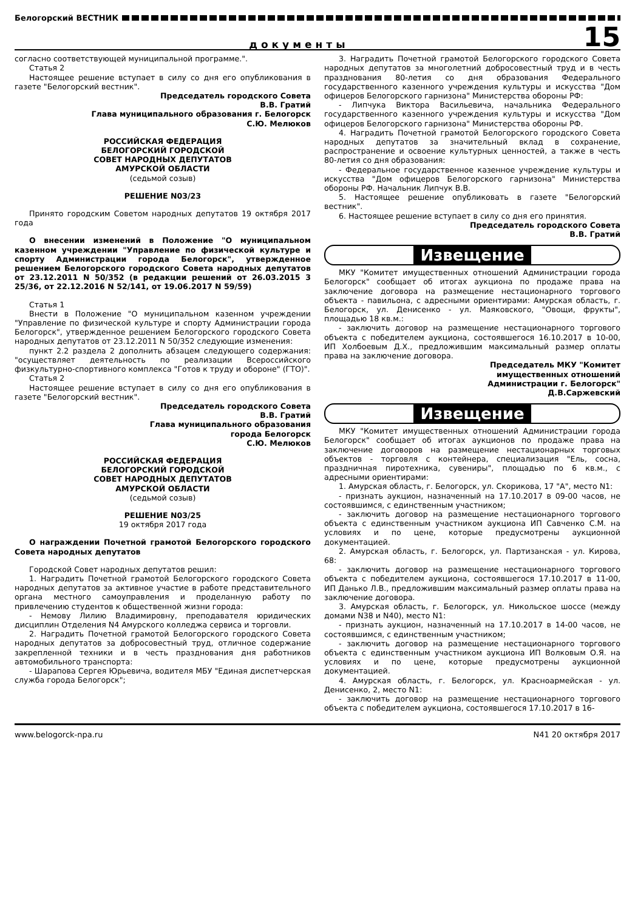Белогорский ВЕСТНИК
документы
15
согласно соответствующей муниципальной программе.".
Статья 2
Настоящее решение вступает в силу со дня его опубликования в газете "Белогорский вестник".
Председатель городского Совета
В.В. Гратий
Глава муниципального образования г. Белогорск
С.Ю. Мелюков
РОССИЙСКАЯ ФЕДЕРАЦИЯ
БЕЛОГОРСКИЙ ГОРОДСКОЙ
СОВЕТ НАРОДНЫХ ДЕПУТАТОВ
АМУРСКОЙ ОБЛАСТИ
(седьмой созыв)
РЕШЕНИЕ N03/23
Принято городским Советом народных депутатов 19 октября 2017 года
О внесении изменений в Положение "О муниципальном казенном учреждении "Управление по физической культуре и спорту Администрации города Белогорск", утвержденное решением Белогорского городского Совета народных депутатов от 23.12.2011 N 50/352 (в редакции решений от 26.03.2015 3 25/36, от 22.12.2016 N 52/141, от 19.06.2017 N 59/59)
Статья 1
Внести в Положение "О муниципальном казенном учреждении "Управление по физической культуре и спорту Администрации города Белогорск", утвержденное решением Белогорского городского Совета народных депутатов от 23.12.2011 N 50/352 следующие изменения:
пункт 2.2 раздела 2 дополнить абзацем следующего содержания: "осуществляет деятельность по реализации Всероссийского физкультурно-спортивного комплекса "Готов к труду и обороне" (ГТО)".
Статья 2
Настоящее решение вступает в силу со дня его опубликования в газете "Белогорский вестник".
Председатель городского Совета
В.В. Гратий
Глава муниципального образования
города Белогорск
С.Ю. Мелюков
РОССИЙСКАЯ ФЕДЕРАЦИЯ
БЕЛОГОРСКИЙ ГОРОДСКОЙ
СОВЕТ НАРОДНЫХ ДЕПУТАТОВ
АМУРСКОЙ ОБЛАСТИ
(седьмой созыв)
РЕШЕНИЕ N03/25
19 октября 2017 года
О награждении Почетной грамотой Белогорского городского Совета народных депутатов
Городской Совет народных депутатов решил:
1. Наградить Почетной грамотой Белогорского городского Совета народных депутатов за активное участие в работе представительного органа местного самоуправления и проделанную работу по привлечению студентов к общественной жизни города:
- Немову Лилию Владимировну, преподавателя юридических дисциплин Отделения N4 Амурского колледжа сервиса и торговли.
2. Наградить Почетной грамотой Белогорского городского Совета народных депутатов за добросовестный труд, отличное содержание закрепленной техники и в честь празднования дня работников автомобильного транспорта:
- Шарапова Сергея Юрьевича, водителя МБУ "Единая диспетчерская служба города Белогорск";
3. Наградить Почетной грамотой Белогорского городского Совета народных депутатов за многолетний добросовестный труд и в честь празднования 80-летия со дня образования Федерального государственного казенного учреждения культуры и искусства "Дом офицеров Белогорского гарнизона" Министерства обороны РФ:
- Липчука Виктора Васильевича, начальника Федерального государственного казенного учреждения культуры и искусства "Дом офицеров Белогорского гарнизона" Министерства обороны РФ.
4. Наградить Почетной грамотой Белогорского городского Совета народных депутатов за значительный вклад в сохранение, распространение и освоение культурных ценностей, а также в честь 80-летия со дня образования:
- Федеральное государственное казенное учреждение культуры и искусства "Дом офицеров Белогорского гарнизона" Министерства обороны РФ. Начальник Липчук В.В.
5. Настоящее решение опубликовать в газете "Белогорский вестник".
6. Настоящее решение вступает в силу со дня его принятия.
Председатель городского Совета
В.В. Гратий
Извещение
МКУ "Комитет имущественных отношений Администрации города Белогорск" сообщает об итогах аукциона по продаже права на заключение договора на размещение нестационарного торгового объекта - павильона, с адресными ориентирами: Амурская область, г. Белогорск, ул. Денисенко - ул. Маяковского, "Овощи, фрукты", площадью 18 кв.м.:
- заключить договор на размещение нестационарного торгового объекта с победителем аукциона, состоявшегося 16.10.2017 в 10-00, ИП Холбоевым Д.Х., предложившим максимальный размер оплаты права на заключение договора.
Председатель МКУ "Комитет
имущественных отношений
Администрации г. Белогорск"
Д.В.Саржевский
Извещение
МКУ "Комитет имущественных отношений Администрации города Белогорск" сообщает об итогах аукционов по продаже права на заключение договоров на размещение нестационарных торговых объектов - торговля с контейнера, специализация "Ель, сосна, праздничная пиротехника, сувениры", площадью по 6 кв.м., с адресными ориентирами:
1. Амурская область, г. Белогорск, ул. Скорикова, 17 "А", место N1:
- признать аукцион, назначенный на 17.10.2017 в 09-00 часов, не состоявшимся, с единственным участником;
- заключить договор на размещение нестационарного торгового объекта с единственным участником аукциона ИП Савченко С.М. на условиях и по цене, которые предусмотрены аукционной документацией.
2. Амурская область, г. Белогорск, ул. Партизанская - ул. Кирова, 68:
- заключить договор на размещение нестационарного торгового объекта с победителем аукциона, состоявшегося 17.10.2017 в 11-00, ИП Данько Л.В., предложившим максимальный размер оплаты права на заключение договора.
3. Амурская область, г. Белогорск, ул. Никольское шоссе (между домами N38 и N40), место N1:
- признать аукцион, назначенный на 17.10.2017 в 14-00 часов, не состоявшимся, с единственным участником;
- заключить договор на размещение нестационарного торгового объекта с единственным участником аукциона ИП Волковым О.Я. на условиях и по цене, которые предусмотрены аукционной документацией.
4. Амурская область, г. Белогорск, ул. Красноармейская - ул. Денисенко, 2, место N1:
- заключить договор на размещение нестационарного торгового объекта с победителем аукциона, состоявшегося 17.10.2017 в 16-
www.belogorck-npa.ru N41 20 октября 2017